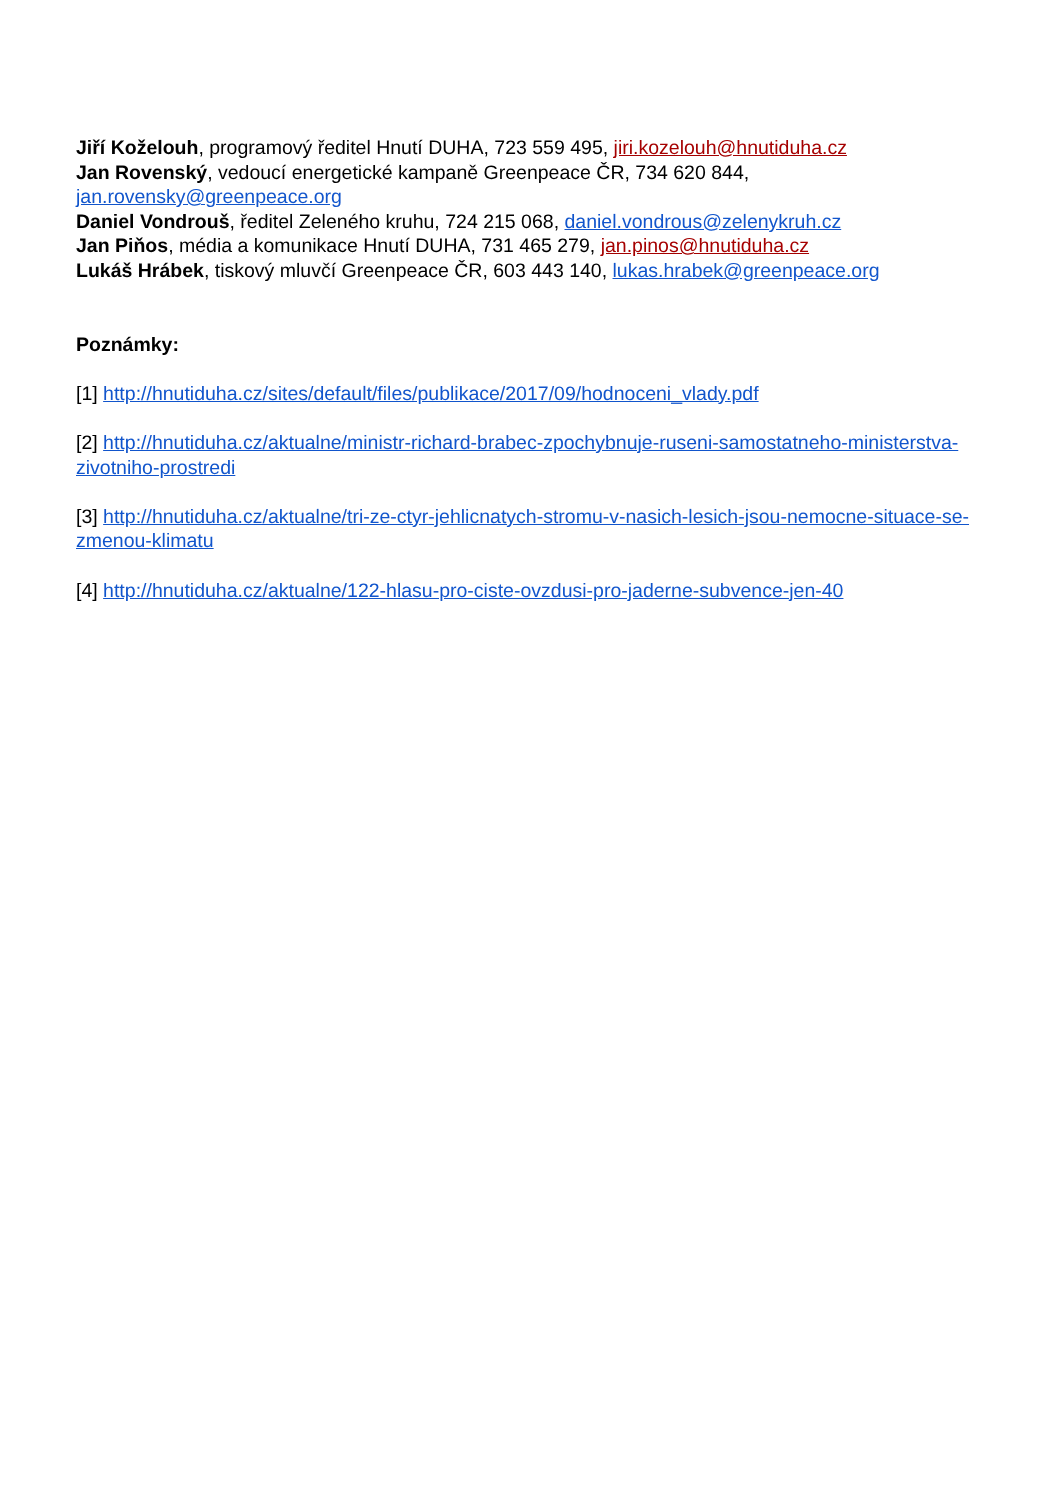Jiří Koželouh, programový ředitel Hnutí DUHA, 723 559 495, jiri.kozelouh@hnutiduha.cz
Jan Rovenský, vedoucí energetické kampaně Greenpeace ČR, 734 620 844, jan.rovensky@greenpeace.org
Daniel Vondrouš, ředitel Zeleného kruhu, 724 215 068, daniel.vondrous@zelenykruh.cz
Jan Piňos, média a komunikace Hnutí DUHA, 731 465 279, jan.pinos@hnutiduha.cz
Lukáš Hrábek, tiskový mluvčí Greenpeace ČR, 603 443 140, lukas.hrabek@greenpeace.org
Poznámky:
[1] http://hnutiduha.cz/sites/default/files/publikace/2017/09/hodnoceni_vlady.pdf
[2] http://hnutiduha.cz/aktualne/ministr-richard-brabec-zpochybnuje-ruseni-samostatneho-ministerstva-zivotniho-prostredi
[3] http://hnutiduha.cz/aktualne/tri-ze-ctyr-jehlicnatych-stromu-v-nasich-lesich-jsou-nemocne-situace-se-zmenou-klimatu
[4] http://hnutiduha.cz/aktualne/122-hlasu-pro-ciste-ovzdusi-pro-jaderne-subvence-jen-40